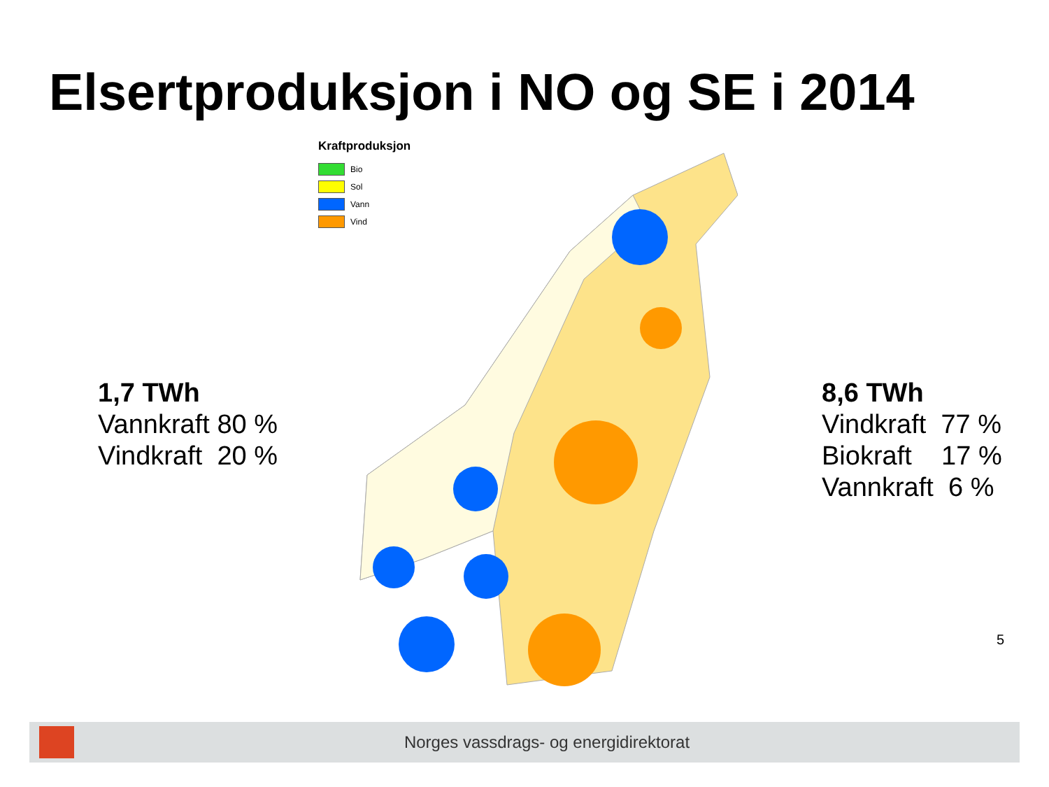Elsertproduksjon i NO og SE i 2014
1,7 TWh
Vannkraft 80 %
Vindkraft 20 %
Kraftproduksjon
Bio
Sol
Vann
Vind
8,6 TWh
Vindkraft 77 %
Biokraft 17 %
Vannkraft 6 %
5
Norges vassdrags- og energidirektorat